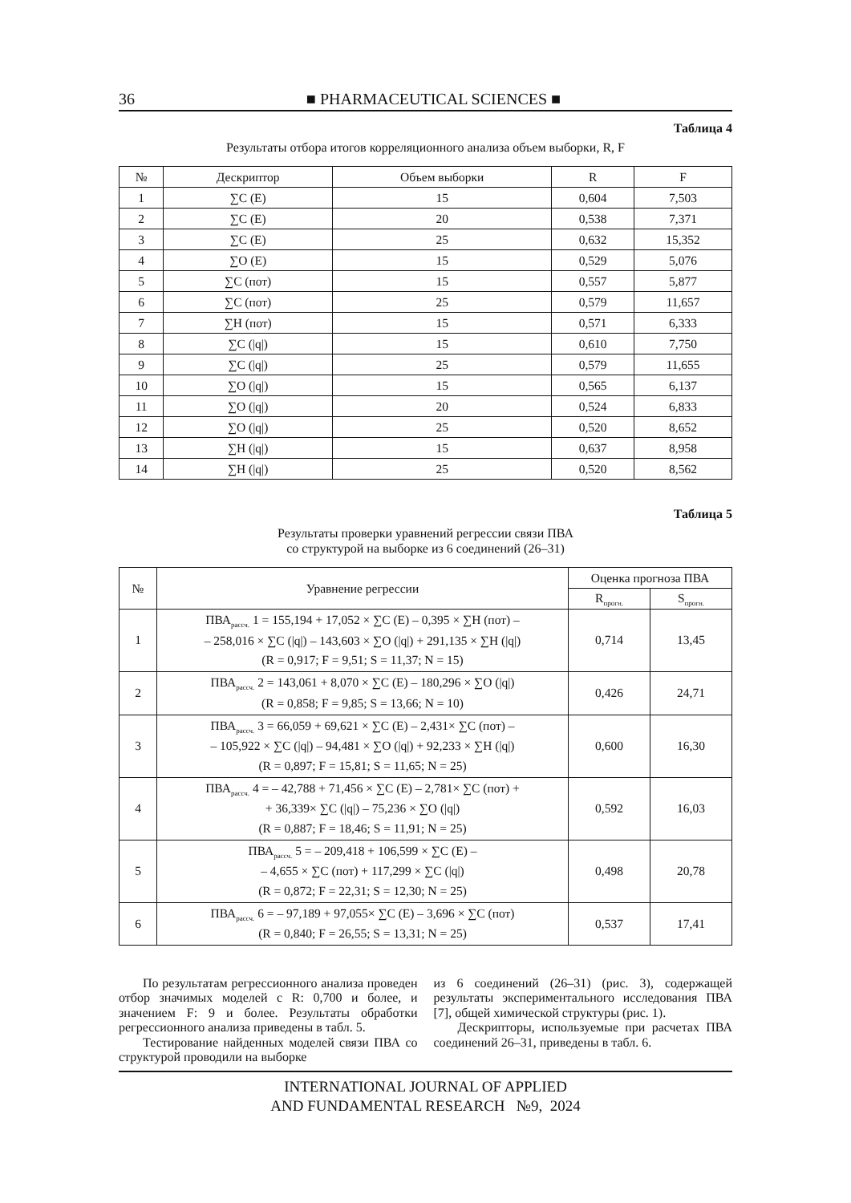36 ■ PHARMACEUTICAL SCIENCES ■
Таблица 4
Результаты отбора итогов корреляционного анализа объем выборки, R, F
| № | Дескриптор | Объем выборки | R | F |
| --- | --- | --- | --- | --- |
| 1 | ∑C (E) | 15 | 0,604 | 7,503 |
| 2 | ∑C (E) | 20 | 0,538 | 7,371 |
| 3 | ∑C (E) | 25 | 0,632 | 15,352 |
| 4 | ∑O (E) | 15 | 0,529 | 5,076 |
| 5 | ∑C (пот) | 15 | 0,557 | 5,877 |
| 6 | ∑C (пот) | 25 | 0,579 | 11,657 |
| 7 | ∑H (пот) | 15 | 0,571 | 6,333 |
| 8 | ∑C (/q/) | 15 | 0,610 | 7,750 |
| 9 | ∑C (/q/) | 25 | 0,579 | 11,655 |
| 10 | ∑O (/q/) | 15 | 0,565 | 6,137 |
| 11 | ∑O (/q/) | 20 | 0,524 | 6,833 |
| 12 | ∑O (/q/) | 25 | 0,520 | 8,652 |
| 13 | ∑H (/q/) | 15 | 0,637 | 8,958 |
| 14 | ∑H (/q/) | 25 | 0,520 | 8,562 |
Таблица 5
Результаты проверки уравнений регрессии связи ПВА
со структурой на выборке из 6 соединений (26–31)
| № | Уравнение регрессии | Оценка прогноза ПВА | |
| --- | --- | --- | --- |
| | | R<sub>прогн.</sub> | S<sub>прогн.</sub> |
| 1 | ПВА<sub>рассч.</sub> 1 = 155,194 + 17,052 × ∑C (E) – 0,395 × ∑H (пот) – – 258,016 × ∑C (/q/) – 143,603 × ∑O (/q/) + 291,135 × ∑H (/q/) (R = 0,917; F = 9,51; S = 11,37; N = 15) | 0,714 | 13,45 |
| 2 | ПВА<sub>рассч.</sub> 2 = 143,061 + 8,070 × ∑C (E) – 180,296 × ∑O (/q/) (R = 0,858; F = 9,85; S = 13,66; N = 10) | 0,426 | 24,71 |
| 3 | ПВА<sub>рассч.</sub> 3 = 66,059 + 69,621 × ∑C (E) – 2,431× ∑C (пот) – – 105,922 × ∑C (/q/) – 94,481 × ∑O (/q/) + 92,233 × ∑H (/q/) (R = 0,897; F = 15,81; S = 11,65; N = 25) | 0,600 | 16,30 |
| 4 | ПВА<sub>рассч.</sub> 4 = – 42,788 + 71,456 × ∑C (E) – 2,781× ∑C (пот) + + 36,339× ∑C (/q/) – 75,236 × ∑O (/q/) (R = 0,887; F = 18,46; S = 11,91; N = 25) | 0,592 | 16,03 |
| 5 | ПВА<sub>рассч.</sub> 5 = – 209,418 + 106,599 × ∑C (E) – – 4,655 × ∑C (пот) + 117,299 × ∑C (/q/) (R = 0,872; F = 22,31; S = 12,30; N = 25) | 0,498 | 20,78 |
| 6 | ПВА<sub>рассч.</sub> 6 = – 97,189 + 97,055× ∑C (E) – 3,696 × ∑C (пот) (R = 0,840; F = 26,55; S = 13,31; N = 25) | 0,537 | 17,41 |
По результатам регрессионного анализа проведен отбор значимых моделей с R: 0,700 и более, и значением F: 9 и более. Результаты обработки регрессионного анализа приведены в табл. 5.
Тестирование найденных моделей связи ПВА со структурой проводили на выборке
из 6 соединений (26–31) (рис. 3), содержащей результаты экспериментального исследования ПВА [7], общей химической структуры (рис. 1).
Дескрипторы, используемые при расчетах ПВА соединений 26–31, приведены в табл. 6.
INTERNATIONAL JOURNAL OF APPLIED
AND FUNDAMENTAL RESEARCH №9, 2024